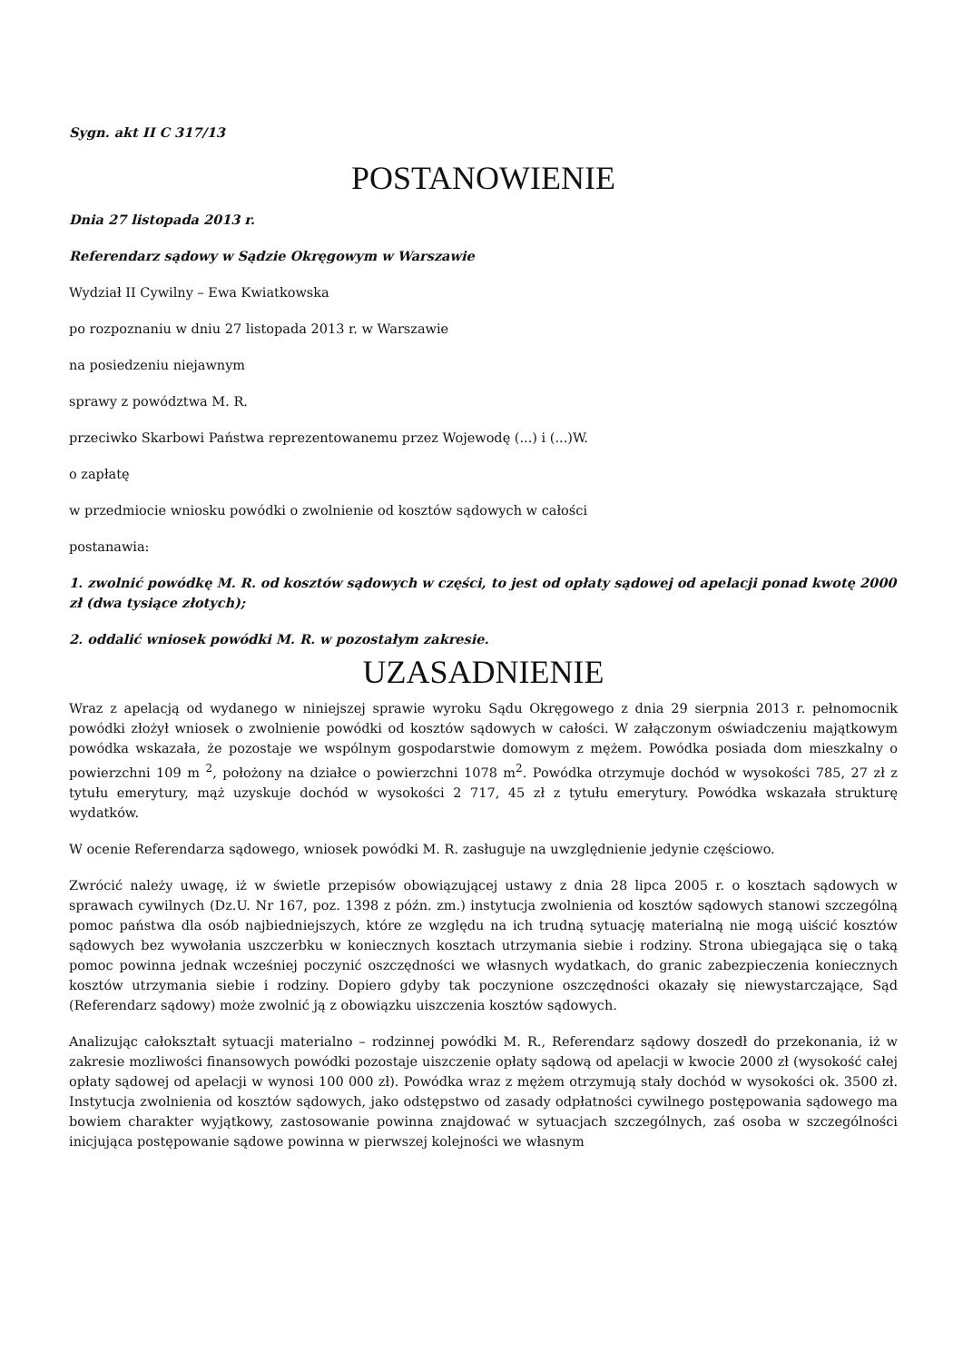Sygn. akt II C 317/13
POSTANOWIENIE
Dnia 27 listopada 2013 r.
Referendarz sądowy w Sądzie Okręgowym w Warszawie
Wydział II Cywilny – Ewa Kwiatkowska
po rozpoznaniu w dniu 27 listopada 2013 r. w Warszawie
na posiedzeniu niejawnym
sprawy z powództwa M. R.
przeciwko Skarbowi Państwa reprezentowanemu przez Wojewodę (...) i (...)W.
o zapłatę
w przedmiocie wniosku powódki o zwolnienie od kosztów sądowych w całości
postanawia:
1. zwolnić powódkę M. R. od kosztów sądowych w części, to jest od opłaty sądowej od apelacji ponad kwotę 2000 zł (dwa tysiące złotych);
2. oddalić wniosek powódki M. R. w pozostałym zakresie.
UZASADNIENIE
Wraz z apelacją od wydanego w niniejszej sprawie wyroku Sądu Okręgowego z dnia 29 sierpnia 2013 r. pełnomocnik powódki złożył wniosek o zwolnienie powódki od kosztów sądowych w całości. W załączonym oświadczeniu majątkowym powódka wskazała, że pozostaje we wspólnym gospodarstwie domowym z mężem. Powódka posiada dom mieszkalny o powierzchni 109 m <sup>2</sup>, położony na działce o powierzchni 1078 m<sup>2</sup>. Powódka otrzymuje dochód w wysokości 785, 27 zł z tytułu emerytury, mąż uzyskuje dochód w wysokości 2 717, 45 zł z tytułu emerytury. Powódka wskazała strukturę wydatków.
W ocenie Referendarza sądowego, wniosek powódki M. R. zasługuje na uwzględnienie jedynie częściowo.
Zwrócić należy uwagę, iż w świetle przepisów obowiązującej ustawy z dnia 28 lipca 2005 r. o kosztach sądowych w sprawach cywilnych (Dz.U. Nr 167, poz. 1398 z późn. zm.) instytucja zwolnienia od kosztów sądowych stanowi szczególną pomoc państwa dla osób najbiedniejszych, które ze względu na ich trudną sytuację materialną nie mogą uiścić kosztów sądowych bez wywołania uszczerbku w koniecznych kosztach utrzymania siebie i rodziny. Strona ubiegająca się o taką pomoc powinna jednak wcześniej poczynić oszczędności we własnych wydatkach, do granic zabezpieczenia koniecznych kosztów utrzymania siebie i rodziny. Dopiero gdyby tak poczynione oszczędności okazały się niewystarczające, Sąd (Referendarz sądowy) może zwolnić ją z obowiązku uiszczenia kosztów sądowych.
Analizując całokształt sytuacji materialno – rodzinnej powódki M. R., Referendarz sądowy doszedł do przekonania, iż w zakresie mozliwości finansowych powódki pozostaje uiszczenie opłaty sądową od apelacji w kwocie 2000 zł (wysokość całej opłaty sądowej od apelacji w wynosi 100 000 zł). Powódka wraz z mężem otrzymują stały dochód w wysokości ok. 3500 zł. Instytucja zwolnienia od kosztów sądowych, jako odstępstwo od zasady odpłatności cywilnego postępowania sądowego ma bowiem charakter wyjątkowy, zastosowanie powinna znajdować w sytuacjach szczególnych, zaś osoba w szczególności inicjująca postępowanie sądowe powinna w pierwszej kolejności we własnym